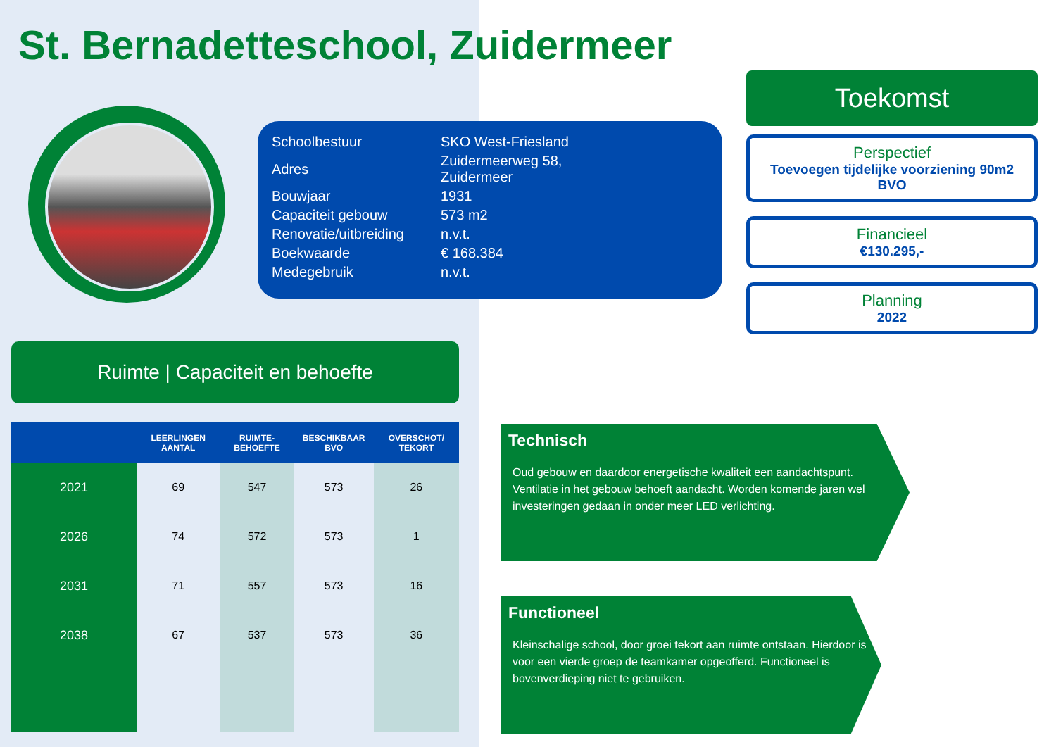St. Bernadetteschool, Zuidermeer
| Schoolbestuur | SKO West-Friesland |
| Adres | Zuidermeerweg 58, Zuidermeer |
| Bouwjaar | 1931 |
| Capaciteit gebouw | 573 m2 |
| Renovatie/uitbreiding | n.v.t. |
| Boekwaarde | € 168.384 |
| Medegebruik | n.v.t. |
Toekomst
Perspectief
Toevoegen tijdelijke voorziening 90m2 BVO
Financieel
€130.295,-
Planning
2022
Ruimte | Capaciteit en behoefte
| | LEERLINGEN AANTAL | RUIMTE-BEHOEFTE | BESCHIKBAAR BVO | OVERSCHOT/ TEKORT |
| --- | --- | --- | --- | --- |
| 2021 | 69 | 547 | 573 | 26 |
| 2026 | 74 | 572 | 573 | 1 |
| 2031 | 71 | 557 | 573 | 16 |
| 2038 | 67 | 537 | 573 | 36 |
Technisch
Oud gebouw en daardoor energetische kwaliteit een aandachtspunt. Ventilatie in het gebouw behoeft aandacht. Worden komende jaren wel investeringen gedaan in onder meer LED verlichting.
Functioneel
Kleinschalige school, door groei tekort aan ruimte ontstaan. Hierdoor is voor een vierde groep de teamkamer opgeofferd. Functioneel is bovenverdieping niet te gebruiken.